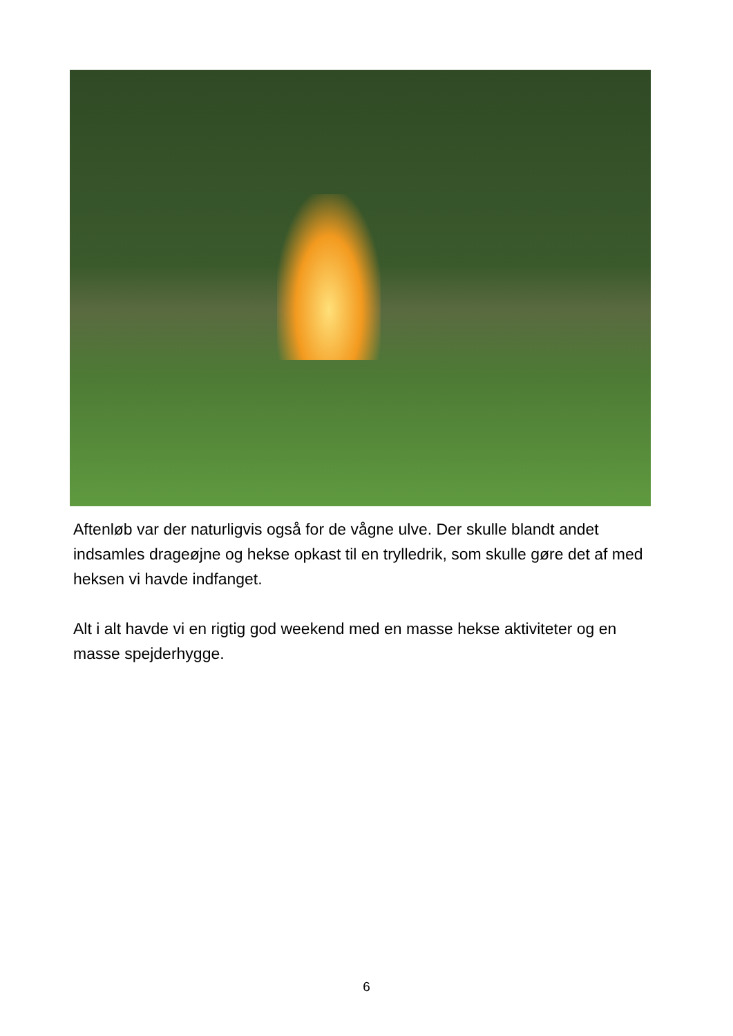Aftenløb var der naturligvis også for de vågne ulve. Der skulle blandt andet indsamles drageøjne og hekse opkast til en trylledrik, som skulle gøre det af med heksen vi havde indfanget.
Alt i alt havde vi en rigtig god weekend med en masse hekse aktiviteter og en masse spejderhygge.
6